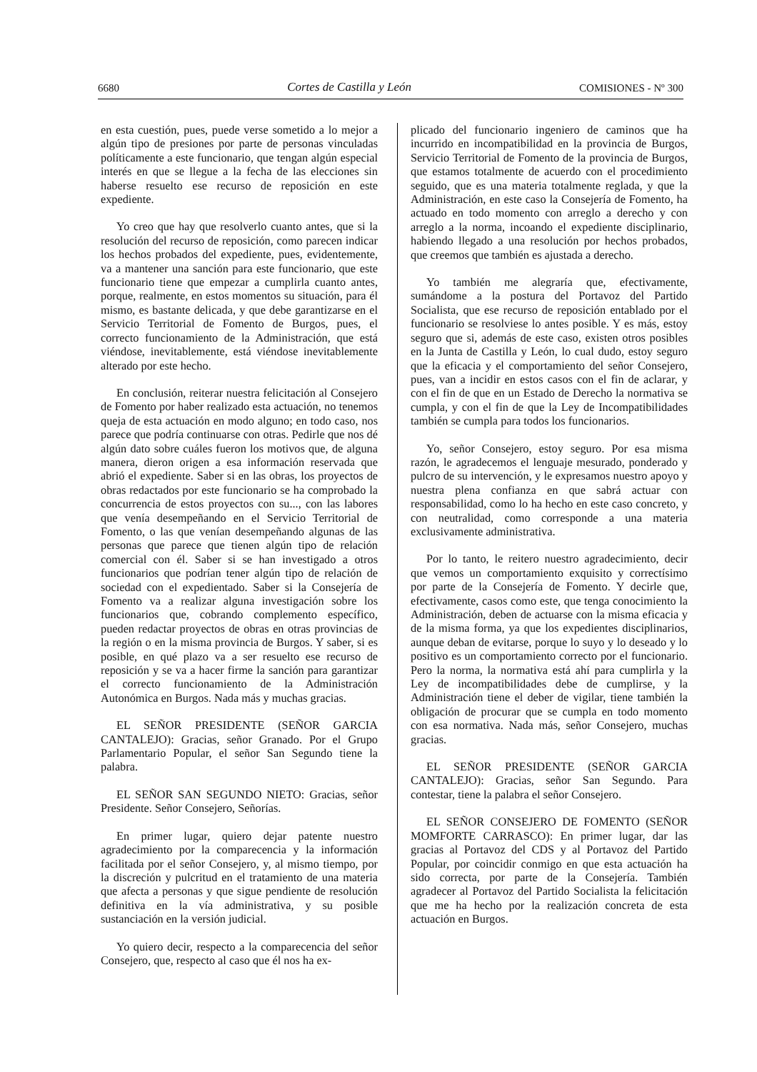6680 Cortes de Castilla y León COMISIONES - Nº 300
en esta cuestión, pues, puede verse sometido a lo mejor a algún tipo de presiones por parte de personas vinculadas políticamente a este funcionario, que tengan algún especial interés en que se llegue a la fecha de las elecciones sin haberse resuelto ese recurso de reposición en este expediente.
Yo creo que hay que resolverlo cuanto antes, que si la resolución del recurso de reposición, como parecen indicar los hechos probados del expediente, pues, evidentemente, va a mantener una sanción para este funcionario, que este funcionario tiene que empezar a cumplirla cuanto antes, porque, realmente, en estos momentos su situación, para él mismo, es bastante delicada, y que debe garantizarse en el Servicio Territorial de Fomento de Burgos, pues, el correcto funcionamiento de la Administración, que está viéndose, inevitablemente, está viéndose inevitablemente alterado por este hecho.
En conclusión, reiterar nuestra felicitación al Consejero de Fomento por haber realizado esta actuación, no tenemos queja de esta actuación en modo alguno; en todo caso, nos parece que podría continuarse con otras. Pedirle que nos dé algún dato sobre cuáles fueron los motivos que, de alguna manera, dieron origen a esa información reservada que abrió el expediente. Saber si en las obras, los proyectos de obras redactados por este funcionario se ha comprobado la concurrencia de estos proyectos con su..., con las labores que venía desempeñando en el Servicio Territorial de Fomento, o las que venían desempeñando algunas de las personas que parece que tienen algún tipo de relación comercial con él. Saber si se han investigado a otros funcionarios que podrían tener algún tipo de relación de sociedad con el expedientado. Saber si la Consejería de Fomento va a realizar alguna investigación sobre los funcionarios que, cobrando complemento específico, pueden redactar proyectos de obras en otras provincias de la región o en la misma provincia de Burgos. Y saber, si es posible, en qué plazo va a ser resuelto ese recurso de reposición y se va a hacer firme la sanción para garantizar el correcto funcionamiento de la Administración Autonómica en Burgos. Nada más y muchas gracias.
EL SEÑOR PRESIDENTE (SEÑOR GARCIA CANTALEJO): Gracias, señor Granado. Por el Grupo Parlamentario Popular, el señor San Segundo tiene la palabra.
EL SEÑOR SAN SEGUNDO NIETO: Gracias, señor Presidente. Señor Consejero, Señorías.
En primer lugar, quiero dejar patente nuestro agradecimiento por la comparecencia y la información facilitada por el señor Consejero, y, al mismo tiempo, por la discreción y pulcritud en el tratamiento de una materia que afecta a personas y que sigue pendiente de resolución definitiva en la vía administrativa, y su posible sustanciación en la versión judicial.
Yo quiero decir, respecto a la comparecencia del señor Consejero, que, respecto al caso que él nos ha ex-
plicado del funcionario ingeniero de caminos que ha incurrido en incompatibilidad en la provincia de Burgos, Servicio Territorial de Fomento de la provincia de Burgos, que estamos totalmente de acuerdo con el procedimiento seguido, que es una materia totalmente reglada, y que la Administración, en este caso la Consejería de Fomento, ha actuado en todo momento con arreglo a derecho y con arreglo a la norma, incoando el expediente disciplinario, habiendo llegado a una resolución por hechos probados, que creemos que también es ajustada a derecho.
Yo también me alegraría que, efectivamente, sumándome a la postura del Portavoz del Partido Socialista, que ese recurso de reposición entablado por el funcionario se resolviese lo antes posible. Y es más, estoy seguro que si, además de este caso, existen otros posibles en la Junta de Castilla y León, lo cual dudo, estoy seguro que la eficacia y el comportamiento del señor Consejero, pues, van a incidir en estos casos con el fin de aclarar, y con el fin de que en un Estado de Derecho la normativa se cumpla, y con el fin de que la Ley de Incompatibilidades también se cumpla para todos los funcionarios.
Yo, señor Consejero, estoy seguro. Por esa misma razón, le agradecemos el lenguaje mesurado, ponderado y pulcro de su intervención, y le expresamos nuestro apoyo y nuestra plena confianza en que sabrá actuar con responsabilidad, como lo ha hecho en este caso concreto, y con neutralidad, como corresponde a una materia exclusivamente administrativa.
Por lo tanto, le reitero nuestro agradecimiento, decir que vemos un comportamiento exquisito y correctísimo por parte de la Consejería de Fomento. Y decirle que, efectivamente, casos como este, que tenga conocimiento la Administración, deben de actuarse con la misma eficacia y de la misma forma, ya que los expedientes disciplinarios, aunque deban de evitarse, porque lo suyo y lo deseado y lo positivo es un comportamiento correcto por el funcionario. Pero la norma, la normativa está ahí para cumplirla y la Ley de incompatibilidades debe de cumplirse, y la Administración tiene el deber de vigilar, tiene también la obligación de procurar que se cumpla en todo momento con esa normativa. Nada más, señor Consejero, muchas gracias.
EL SEÑOR PRESIDENTE (SEÑOR GARCIA CANTALEJO): Gracias, señor San Segundo. Para contestar, tiene la palabra el señor Consejero.
EL SEÑOR CONSEJERO DE FOMENTO (SEÑOR MOMFORTE CARRASCO): En primer lugar, dar las gracias al Portavoz del CDS y al Portavoz del Partido Popular, por coincidir conmigo en que esta actuación ha sido correcta, por parte de la Consejería. También agradecer al Portavoz del Partido Socialista la felicitación que me ha hecho por la realización concreta de esta actuación en Burgos.